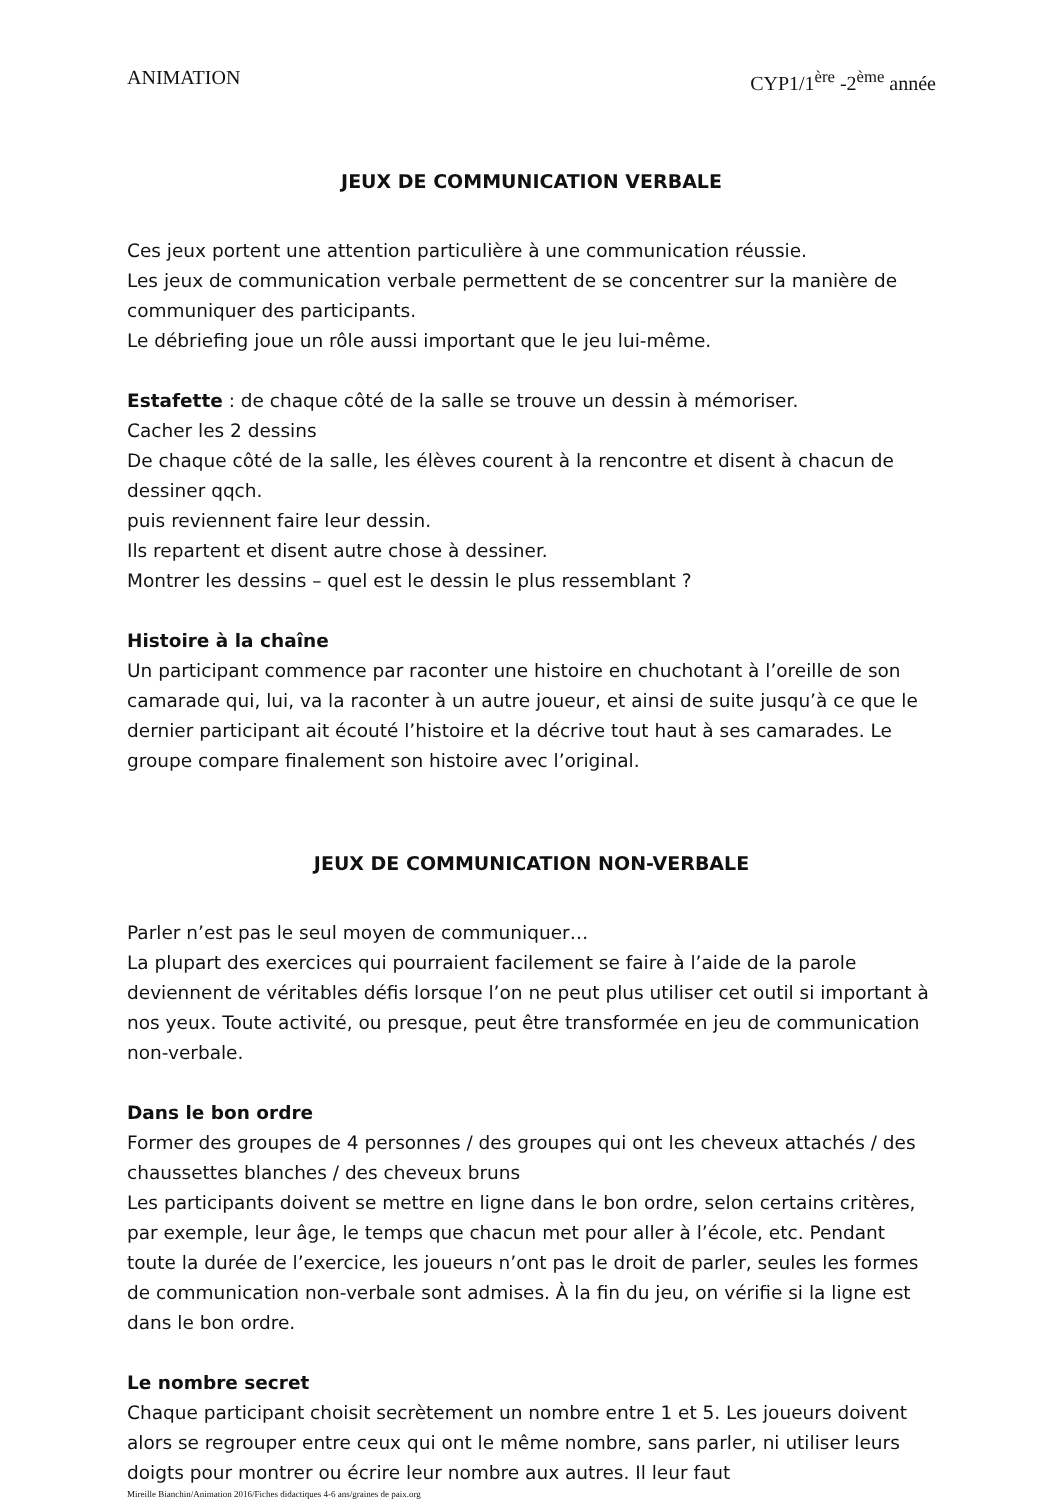ANIMATION CYP1/1<sup>ère</sup> -2<sup>ème</sup> année
JEUX DE COMMUNICATION VERBALE
Ces jeux portent une attention particulière à une communication réussie.
Les jeux de communication verbale permettent de se concentrer sur la manière de communiquer des participants.
Le débriefing joue un rôle aussi important que le jeu lui-même.
Estafette : de chaque côté de la salle se trouve un dessin à mémoriser.
Cacher les 2 dessins
De chaque côté de la salle, les élèves courent à la rencontre et disent à chacun de dessiner qqch.
puis reviennent faire leur dessin.
Ils repartent et disent autre chose à dessiner.
Montrer les dessins – quel est le dessin le plus ressemblant ?
Histoire à la chaîne
Un participant commence par raconter une histoire en chuchotant à l’oreille de son camarade qui, lui, va la raconter à un autre joueur, et ainsi de suite jusqu’à ce que le dernier participant ait écouté l’histoire et la décrive tout haut à ses camarades. Le groupe compare finalement son histoire avec l’original.
JEUX DE COMMUNICATION NON-VERBALE
Parler n’est pas le seul moyen de communiquer…
La plupart des exercices qui pourraient facilement se faire à l’aide de la parole deviennent de véritables défis lorsque l’on ne peut plus utiliser cet outil si important à nos yeux. Toute activité, ou presque, peut être transformée en jeu de communication non-verbale.
Dans le bon ordre
Former des groupes de 4 personnes / des groupes qui ont les cheveux attachés / des chaussettes blanches / des cheveux bruns
Les participants doivent se mettre en ligne dans le bon ordre, selon certains critères, par exemple, leur âge, le temps que chacun met pour aller à l’école, etc. Pendant toute la durée de l’exercice, les joueurs n’ont pas le droit de parler, seules les formes de communication non-verbale sont admises. À la fin du jeu, on vérifie si la ligne est dans le bon ordre.
Le nombre secret
Chaque participant choisit secrètement un nombre entre 1 et 5. Les joueurs doivent alors se regrouper entre ceux qui ont le même nombre, sans parler, ni utiliser leurs doigts pour montrer ou écrire leur nombre aux autres. Il leur faut
Mireille Bianchin/Animation 2016/Fiches didactiques 4-6 ans/graines de paix.org